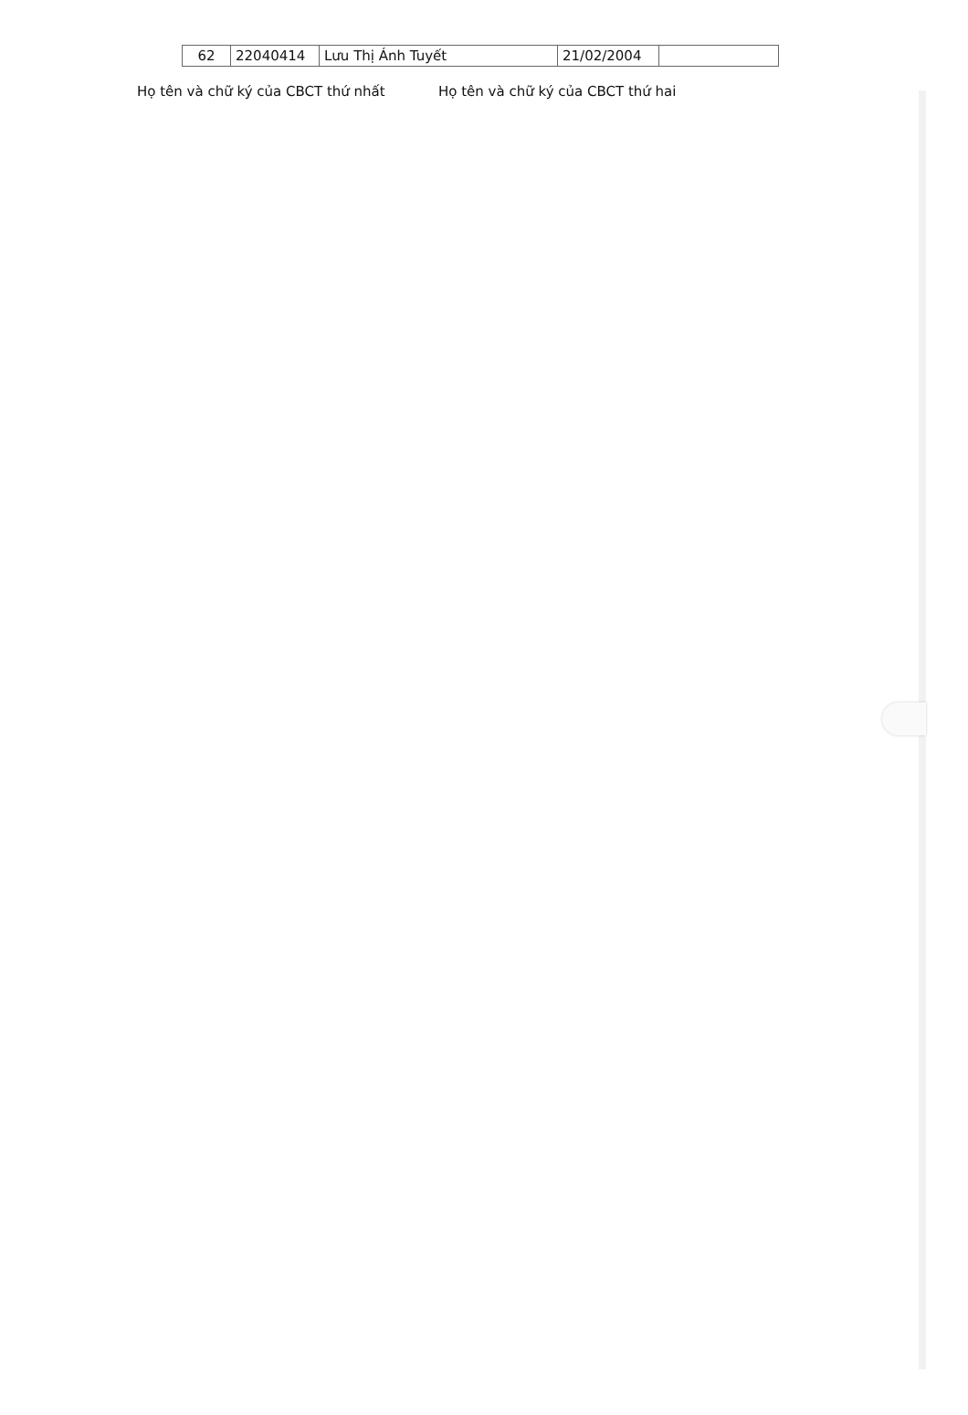| 62 | 22040414 | Lưu Thị Ánh Tuyết | 21/02/2004 | |
Họ tên và chữ ký của CBCT thứ nhất Họ tên và chữ ký của CBCT thứ hai